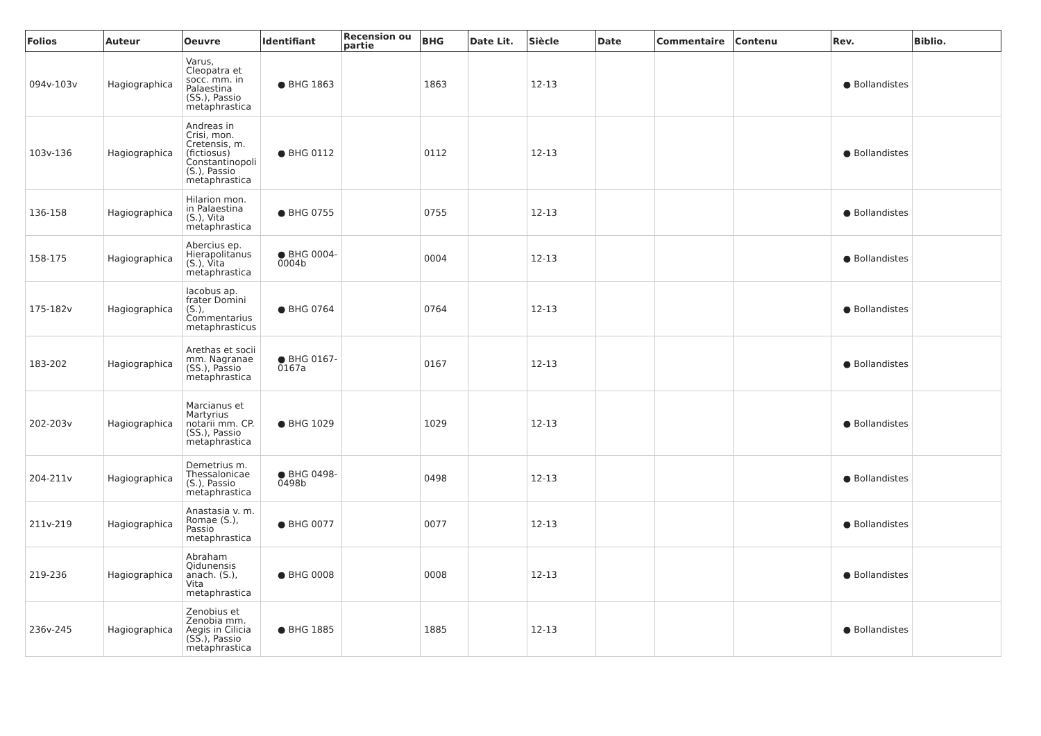| Folios | Auteur | Oeuvre | Identifiant | Recension ou partie | BHG | Date Lit. | Siècle | Date | Commentaire | Contenu | Rev. | Biblio. |
| --- | --- | --- | --- | --- | --- | --- | --- | --- | --- | --- | --- | --- |
| 094v-103v | Hagiographica | Varus, Cleopatra et socc. mm. in Palaestina (SS.), Passio metaphrastica | ● BHG 1863 | | 1863 | | 12-13 | | | | ● Bollandistes | |
| 103v-136 | Hagiographica | Andreas in Crisi, mon. Cretensis, m. (fictiosus) Constantinopoli (S.), Passio metaphrastica | ● BHG 0112 | | 0112 | | 12-13 | | | | ● Bollandistes | |
| 136-158 | Hagiographica | Hilarion mon. in Palaestina (S.), Vita metaphrastica | ● BHG 0755 | | 0755 | | 12-13 | | | | ● Bollandistes | |
| 158-175 | Hagiographica | Abercius ep. Hierapolitanus (S.), Vita metaphrastica | ● BHG 0004-0004b | | 0004 | | 12-13 | | | | ● Bollandistes | |
| 175-182v | Hagiographica | Iacobus ap. frater Domini (S.), Commentarius metaphrasticus | ● BHG 0764 | | 0764 | | 12-13 | | | | ● Bollandistes | |
| 183-202 | Hagiographica | Arethas et socii mm. Nagranae (SS.), Passio metaphrastica | ● BHG 0167-0167a | | 0167 | | 12-13 | | | | ● Bollandistes | |
| 202-203v | Hagiographica | Marcianus et Martyrius notarii mm. CP. (SS.), Passio metaphrastica | ● BHG 1029 | | 1029 | | 12-13 | | | | ● Bollandistes | |
| 204-211v | Hagiographica | Demetrius m. Thessalonicae (S.), Passio metaphrastica | ● BHG 0498-0498b | | 0498 | | 12-13 | | | | ● Bollandistes | |
| 211v-219 | Hagiographica | Anastasia v. m. Romae (S.), Passio metaphrastica | ● BHG 0077 | | 0077 | | 12-13 | | | | ● Bollandistes | |
| 219-236 | Hagiographica | Abraham Qidunensis anach. (S.), Vita metaphrastica | ● BHG 0008 | | 0008 | | 12-13 | | | | ● Bollandistes | |
| 236v-245 | Hagiographica | Zenobius et Zenobia mm. Aegis in Cilicia (SS.), Passio metaphrastica | ● BHG 1885 | | 1885 | | 12-13 | | | | ● Bollandistes | |